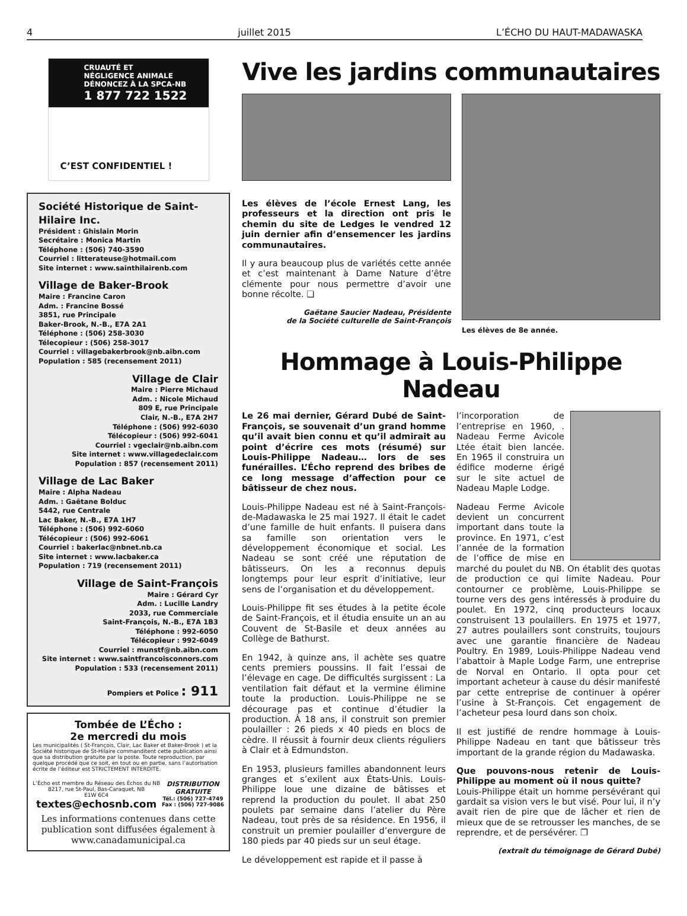4 juillet 2015 L’ÉCHO DU HAUT-MADAWASKA
CRUAUTÉ ET
NÉGLIGENCE ANIMALE
DÉNONCEZ À LA SPCA-NB
1 877 722 1522
C’EST CONFIDENTIEL !
Société Historique de Saint-Hilaire Inc.
Président : Ghislain Morin
Secrétaire : Monica Martin
Téléphone : (506) 740-3590
Courriel : litterateuse@hotmail.com
Site internet : www.sainthilairenb.com
Village de Baker-Brook
Maire : Francine Caron
Adm. : Francine Bossé
3851, rue Principale
Baker-Brook, N.-B., E7A 2A1
Téléphone : (506) 258-3030
Télecopieur : (506) 258-3017
Courriel : villagebakerbrook@nb.aibn.com
Population : 585 (recensement 2011)
Village de Clair
Maire : Pierre Michaud
Adm. : Nicole Michaud
809 E, rue Principale
Clair, N.-B., E7A 2H7
Téléphone : (506) 992-6030
Télécopieur : (506) 992-6041
Courriel : vgeclair@nb.aibn.com
Site internet : www.villagedeclair.com
Population : 857 (recensement 2011)
Village de Lac Baker
Maire : Alpha Nadeau
Adm. : Gaëtane Bolduc
5442, rue Centrale
Lac Baker, N.-B., E7A 1H7
Téléphone : (506) 992-6060
Télécopieur : (506) 992-6061
Courriel : bakerlac@nbnet.nb.ca
Site internet : www.lacbaker.ca
Population : 719 (recensement 2011)
Village de Saint-François
Maire : Gérard Cyr
Adm. : Lucille Landry
2033, rue Commerciale
Saint-François, N.-B., E7A 1B3
Téléphone : 992-6050
Télécopieur : 992-6049
Courriel : munstf@nb.aibn.com
Site internet : www.saintfrancoisconnors.com
Population : 533 (recensement 2011)
Pompiers et Police : 911
Tombée de L’Écho :
2e mercredi du mois
Les municipalités ( St-François, Clair, Lac Baker et Baker-Brook ) et la Société historique de St-Hilaire commanditent cette publication ainsi que sa distribution gratuite par la poste. Toute reproduction, par quelque procédé que ce soit, en tout ou en partie, sans l’autorisation écrite de l’éditeur est STRICTEMENT INTERDITE.
L’Écho est membre du Réseau des Échos du NB
8217, rue St-Paul, Bas-Caraquet, NB
E1W 6C4
textes@echosnb.com
DISTRIBUTION
GRATUITE
Tél.: (506) 727-4749
Fax : (506) 727-9086
Les informations contenues dans cette publication sont diffusées également à www.canadamunicipal.ca
Vive les jardins communautaires
Les élèves de l’école Ernest Lang, les professeurs et la direction ont pris le chemin du site de Ledges le vendred 12 juin dernier afin d’ensemencer les jardins communautaires.
Il y aura beaucoup plus de variétés cette année et c’est maintenant à Dame Nature d’être clémente pour nous permettre d’avoir une bonne récolte. ❏
Gaëtane Saucier Nadeau, Présidente
de la Société culturelle de Saint-François
Les élèves de 8e année.
Hommage à Louis-Philippe Nadeau
Le 26 mai dernier, Gérard Dubé de Saint-François, se souvenait d’un grand homme qu’il avait bien connu et qu’il admirait au point d’écrire ces mots (résumé) sur Louis-Philippe Nadeau… lors de ses funérailles. L’Écho reprend des bribes de ce long message d’affection pour ce bâtisseur de chez nous.
Louis-Philippe Nadeau est né à Saint-François-de-Madawaska le 25 mai 1927. Il était le cadet d’une famille de huit enfants. Il puisera dans sa famille son orientation vers le développement économique et social. Les Nadeau se sont créé une réputation de bâtisseurs. On les a reconnus depuis longtemps pour leur esprit d’initiative, leur sens de l’organisation et du développement.
Louis-Philippe fit ses études à la petite école de Saint-François, et il étudia ensuite un an au Couvent de St-Basile et deux années au Collège de Bathurst.
En 1942, à quinze ans, il achète ses quatre cents premiers poussins. Il fait l’essai de l’élevage en cage. De difficultés surgissent : La ventilation fait défaut et la vermine élimine toute la production. Louis-Philippe ne se décourage pas et continue d’étudier la production. À 18 ans, il construit son premier poulailler : 26 pieds x 40 pieds en blocs de cèdre. Il réussit à fournir deux clients réguliers à Clair et à Edmundston.
En 1953, plusieurs familles abandonnent leurs granges et s’exilent aux États-Unis. Louis-Philippe loue une dizaine de bâtisses et reprend la production du poulet. Il abat 250 poulets par semaine dans l’atelier du Père Nadeau, tout près de sa résidence. En 1956, il construit un premier poulailler d’envergure de 180 pieds par 40 pieds sur un seul étage.
Le développement est rapide et il passe à
l’incorporation de l’entreprise en 1960, . Nadeau Ferme Avicole Ltée était bien lancée. En 1965 il construira un édifice moderne érigé sur le site actuel de Nadeau Maple Lodge.
Nadeau Ferme Avicole devient un concurrent important dans toute la province. En 1971, c’est l’année de la formation de l’office de mise en marché du poulet du NB. On établit des quotas de production ce qui limite Nadeau. Pour contourner ce problème, Louis-Philippe se tourne vers des gens intéressés à produire du poulet. En 1972, cinq producteurs locaux construisent 13 poulaillers. En 1975 et 1977, 27 autres poulaillers sont construits, toujours avec une garantie financière de Nadeau Poultry. En 1989, Louis-Philippe Nadeau vend l’abattoir à Maple Lodge Farm, une entreprise de Norval en Ontario. Il opta pour cet important acheteur à cause du désir manifesté par cette entreprise de continuer à opérer l’usine à St-François. Cet engagement de l’acheteur pesa lourd dans son choix.
Il est justifié de rendre hommage à Louis-Philippe Nadeau en tant que bâtisseur très important de la grande région du Madawaska.
Que pouvons-nous retenir de Louis-Philippe au moment où il nous quitte?
Louis-Philippe était un homme persévérant qui gardait sa vision vers le but visé. Pour lui, il n’y avait rien de pire que de lâcher et rien de mieux que de se retrousser les manches, de se reprendre, et de persévérer. ❐
(extrait du témoignage de Gérard Dubé)